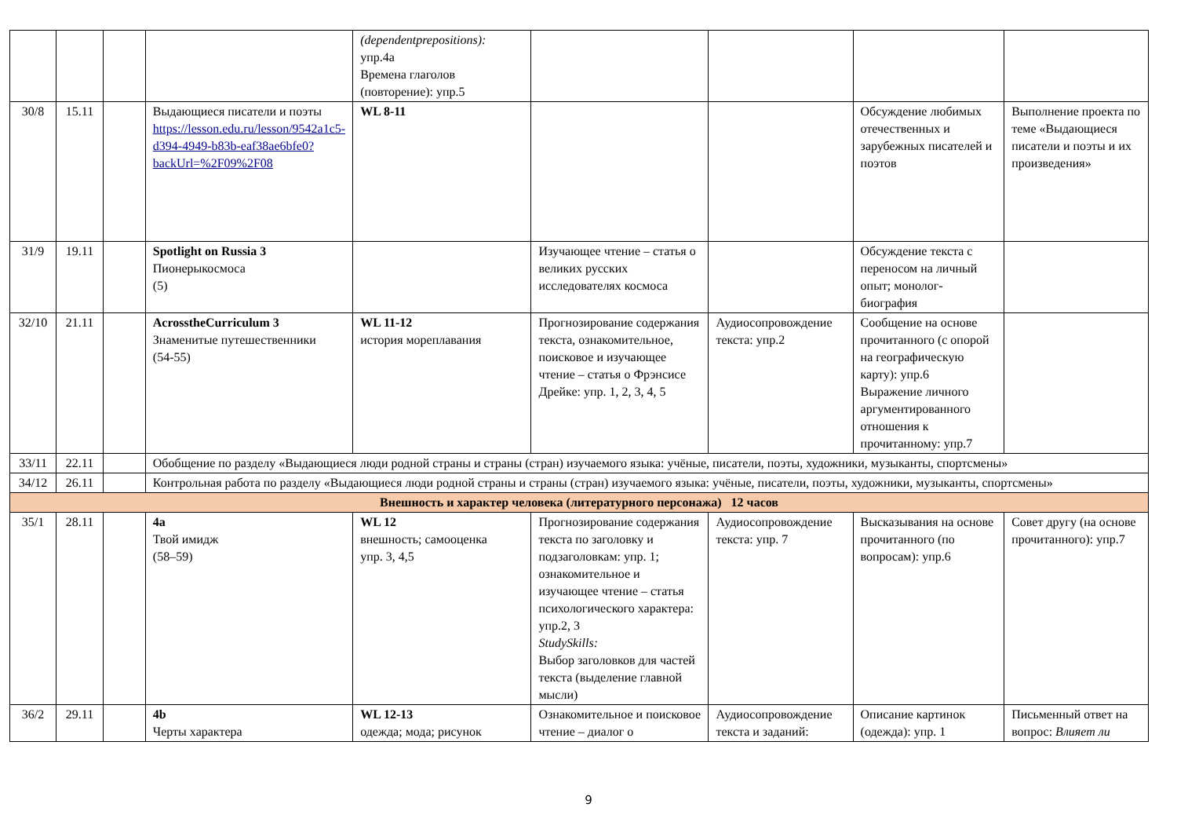| | | | | (dependentprepositions): упр.4а Времена глаголов (повторение): упр.5 | | | | |
| 30/8 | 15.11 | | Выдающиеся писатели и поэты https://lesson.edu.ru/lesson/9542a1c5-d394-4949-b83b-eaf38ae6bfe0?backUrl=%2F09%2F08 | WL 8-11 | | | Обсуждение любимых отечественных и зарубежных писателей и поэтов | Выполнение проекта по теме «Выдающиеся писатели и поэты и их произведения» |
| 31/9 | 19.11 | | Spotlight on Russia 3 Пионерыкосмоса (5) | | Изучающее чтение – статья о великих русских исследователях космоса | | Обсуждение текста с переносом на личный опыт; монолог-биография | |
| 32/10 | 21.11 | | AcrosstheCurriculum 3 Знаменитые путешественники (54-55) | WL 11-12 история мореплавания | Прогнозирование содержания текста, ознакомительное, поисковое и изучающее чтение – статья о Фрэнсисе Дрейке: упр. 1, 2, 3, 4, 5 | Аудиосопровождение текста: упр.2 | Сообщение на основе прочитанного (с опорой на географическую карту): упр.6 Выражение личного аргументированного отношения к прочитанному: упр.7 | |
| 33/11 | 22.11 | | Обобщение по разделу «Выдающиеся люди родной страны и страны (стран) изучаемого языка: учёные, писатели, поэты, художники, музыканты, спортсмены» | | | | | |
| 34/12 | 26.11 | | Контрольная работа по разделу «Выдающиеся люди родной страны и страны (стран) изучаемого языка: учёные, писатели, поэты, художники, музыканты, спортсмены» | | | | | |
| Внешность и характер человека (литературного персонажа) 12 часов | | | | | | | | |
| 35/1 | 28.11 | | 4a Твой имидж (58–59) | WL 12 внешность; самооценка упр. 3, 4,5 | Прогнозирование содержания текста по заголовку и подзаголовкам: упр. 1; ознакомительное и изучающее чтение – статья психологического характера: упр.2, 3 StudySkills: Выбор заголовков для частей текста (выделение главной мысли) | Аудиосопровождение текста: упр. 7 | Высказывания на основе прочитанного (по вопросам): упр.6 | Совет другу (на основе прочитанного): упр.7 |
| 36/2 | 29.11 | | 4b Черты характера | WL 12-13 одежда; мода; рисунок | Ознакомительное и поисковое чтение – диалог о | Аудиосопровождение текста и заданий: | Описание картинок (одежда): упр. 1 | Письменный ответ на вопрос: Влияет ли |
9